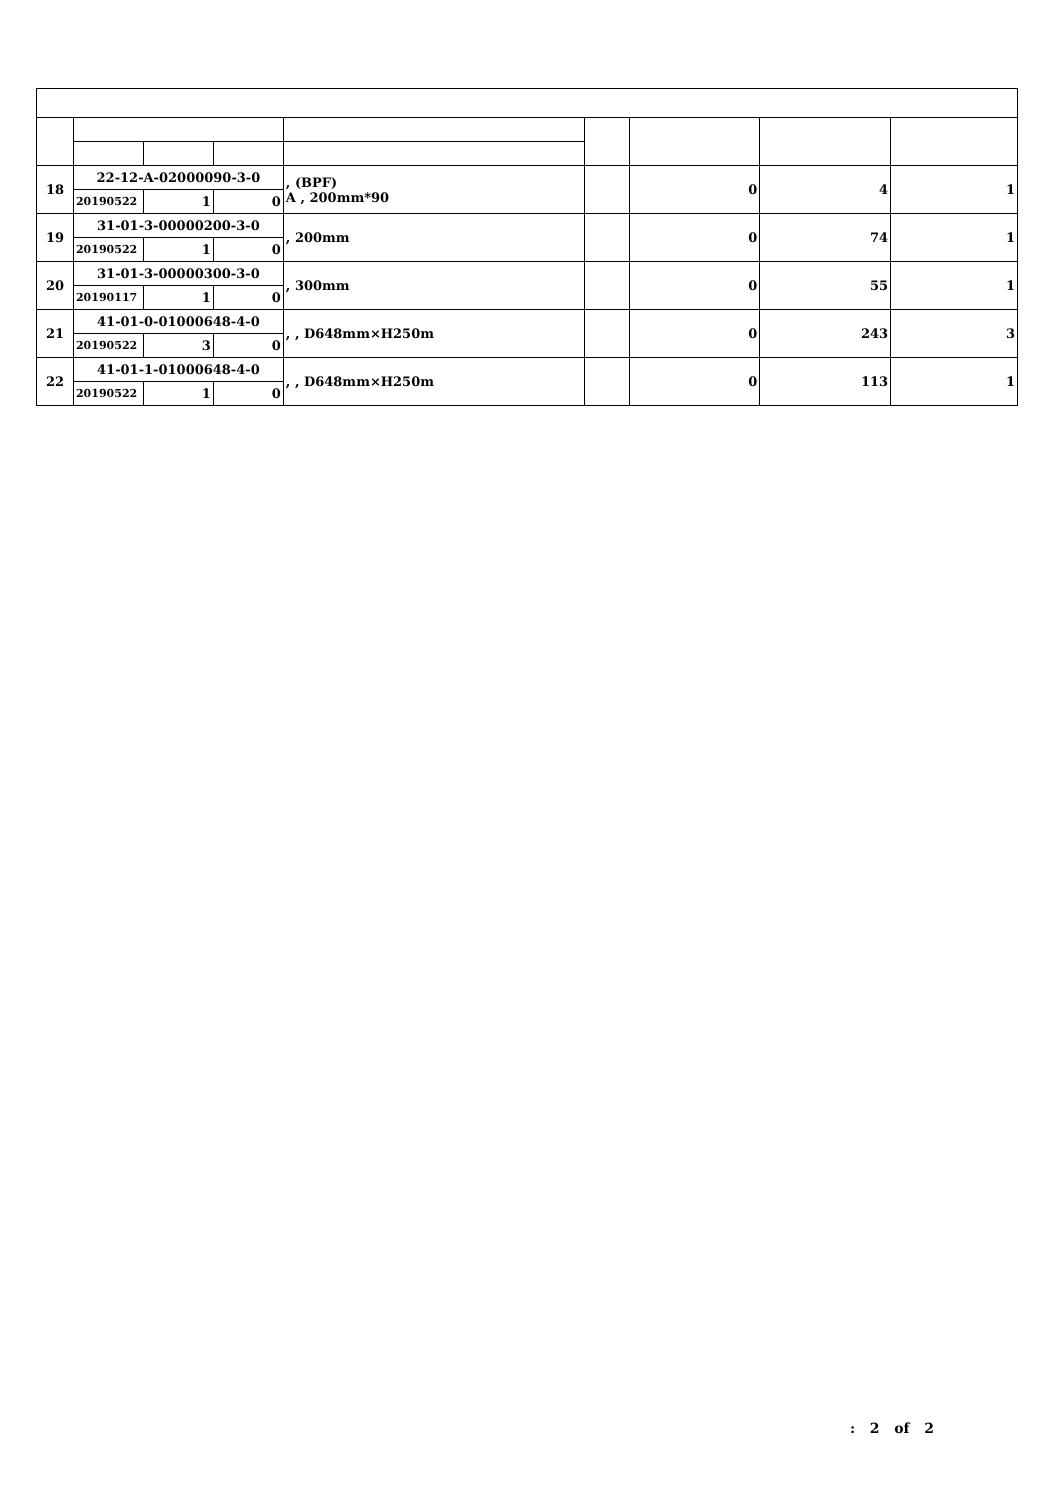| 18 | 22-12-A-02000090-3-0 | | | , (BPF) A , 200mm*90 | | 0 | 4 | 1 |
| | 20190522 | 1 | 0 | | | | | |
| 19 | 31-01-3-00000200-3-0 | | | , 200mm | | 0 | 74 | 1 |
| | 20190522 | 1 | 0 | | | | | |
| 20 | 31-01-3-00000300-3-0 | | | , 300mm | | 0 | 55 | 1 |
| | 20190117 | 1 | 0 | | | | | |
| 21 | 41-01-0-01000648-4-0 | | | , , D648mm×H250m | | 0 | 243 | 3 |
| | 20190522 | 3 | 0 | | | | | |
| 22 | 41-01-1-01000648-4-0 | | | , , D648mm×H250m | | 0 | 113 | 1 |
| | 20190522 | 1 | 0 | | | | | |
: 2 of 2